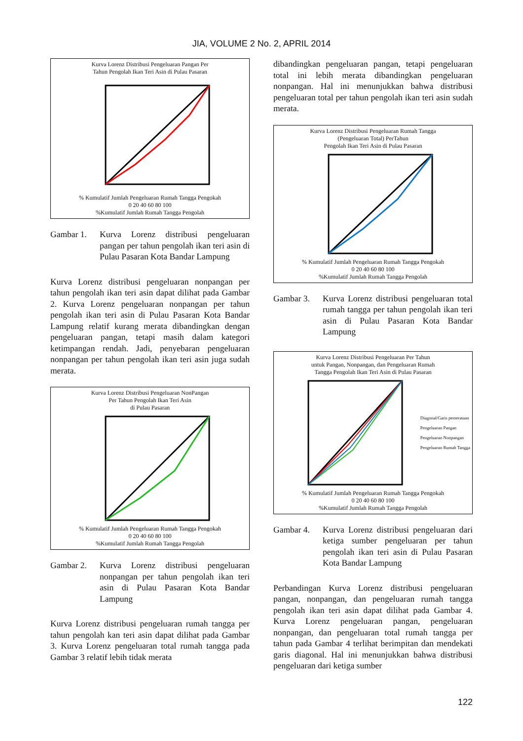JIA, VOLUME 2 No. 2, APRIL 2014
Kurva Lorenz Distribusi Pengeluaran Pangan Per
Tahun Pengolah Ikan Teri Asin di Pulau Pasaran
% Kumulatif Jumlah Pengeluaran Rumah Tangga Pengokah
0 20 40 60 80 100
%Kumulatif Jumlah Rumah Tangga Pengolah
Gambar 1. Kurva Lorenz distribusi pengeluaran pangan per tahun pengolah ikan teri asin di Pulau Pasaran Kota Bandar Lampung
Kurva Lorenz distribusi pengeluaran nonpangan per tahun pengolah ikan teri asin dapat dilihat pada Gambar 2. Kurva Lorenz pengeluaran nonpangan per tahun pengolah ikan teri asin di Pulau Pasaran Kota Bandar Lampung relatif kurang merata dibandingkan dengan pengeluaran pangan, tetapi masih dalam kategori ketimpangan rendah. Jadi, penyebaran pengeluaran nonpangan per tahun pengolah ikan teri asin juga sudah merata.
Kurva Lorenz Distribusi Pengeluaran NonPangan
Per Tahun Pengolah Ikan Teri Asin
di Pulau Pasaran
% Kumulatif Jumlah Pengeluaran Rumah Tangga Pengokah
0 20 40 60 80 100
%Kumulatif Jumlah Rumah Tangga Pengolah
Gambar 2. Kurva Lorenz distribusi pengeluaran nonpangan per tahun pengolah ikan teri asin di Pulau Pasaran Kota Bandar Lampung
Kurva Lorenz distribusi pengeluaran rumah tangga per tahun pengolah kan teri asin dapat dilihat pada Gambar 3. Kurva Lorenz pengeluaran total rumah tangga pada Gambar 3 relatif lebih tidak merata
dibandingkan pengeluaran pangan, tetapi pengeluaran total ini lebih merata dibandingkan pengeluaran nonpangan. Hal ini menunjukkan bahwa distribusi pengeluaran total per tahun pengolah ikan teri asin sudah merata.
Kurva Lorenz Distribusi Pengeluaran Rumah Tangga
(Pengeluaran Total) PerTahun
Pengolah Ikan Teri Asin di Pulau Pasaran
% Kumulatif Jumlah Pengeluaran Rumah Tangga Pengokah
0 20 40 60 80 100
%Kumulatif Jumlah Rumah Tangga Pengolah
Gambar 3. Kurva Lorenz distribusi pengeluaran total rumah tangga per tahun pengolah ikan teri asin di Pulau Pasaran Kota Bandar Lampung
Kurva Lorenz Distribusi Pengeluaran Per Tahun
untuk Pangan, Nonpangan, dan Pengeluaran Rumah
Tangga Pengolah Ikan Teri Asin di Pulau Pasaran
Diagonal/Garis pemerataan
Pengeluaran Pangan
Pengeluaran Nonpangan
Pengeluaran Rumah Tangga
% Kumulatif Jumlah Pengeluaran Rumah Tangga Pengokah
0 20 40 60 80 100
%Kumulatif Jumlah Rumah Tangga Pengolah
Gambar 4. Kurva Lorenz distribusi pengeluaran dari ketiga sumber pengeluaran per tahun pengolah ikan teri asin di Pulau Pasaran Kota Bandar Lampung
Perbandingan Kurva Lorenz distribusi pengeluaran pangan, nonpangan, dan pengeluaran rumah tangga pengolah ikan teri asin dapat dilihat pada Gambar 4. Kurva Lorenz pengeluaran pangan, pengeluaran nonpangan, dan pengeluaran total rumah tangga per tahun pada Gambar 4 terlihat berimpitan dan mendekati garis diagonal. Hal ini menunjukkan bahwa distribusi pengeluaran dari ketiga sumber
122